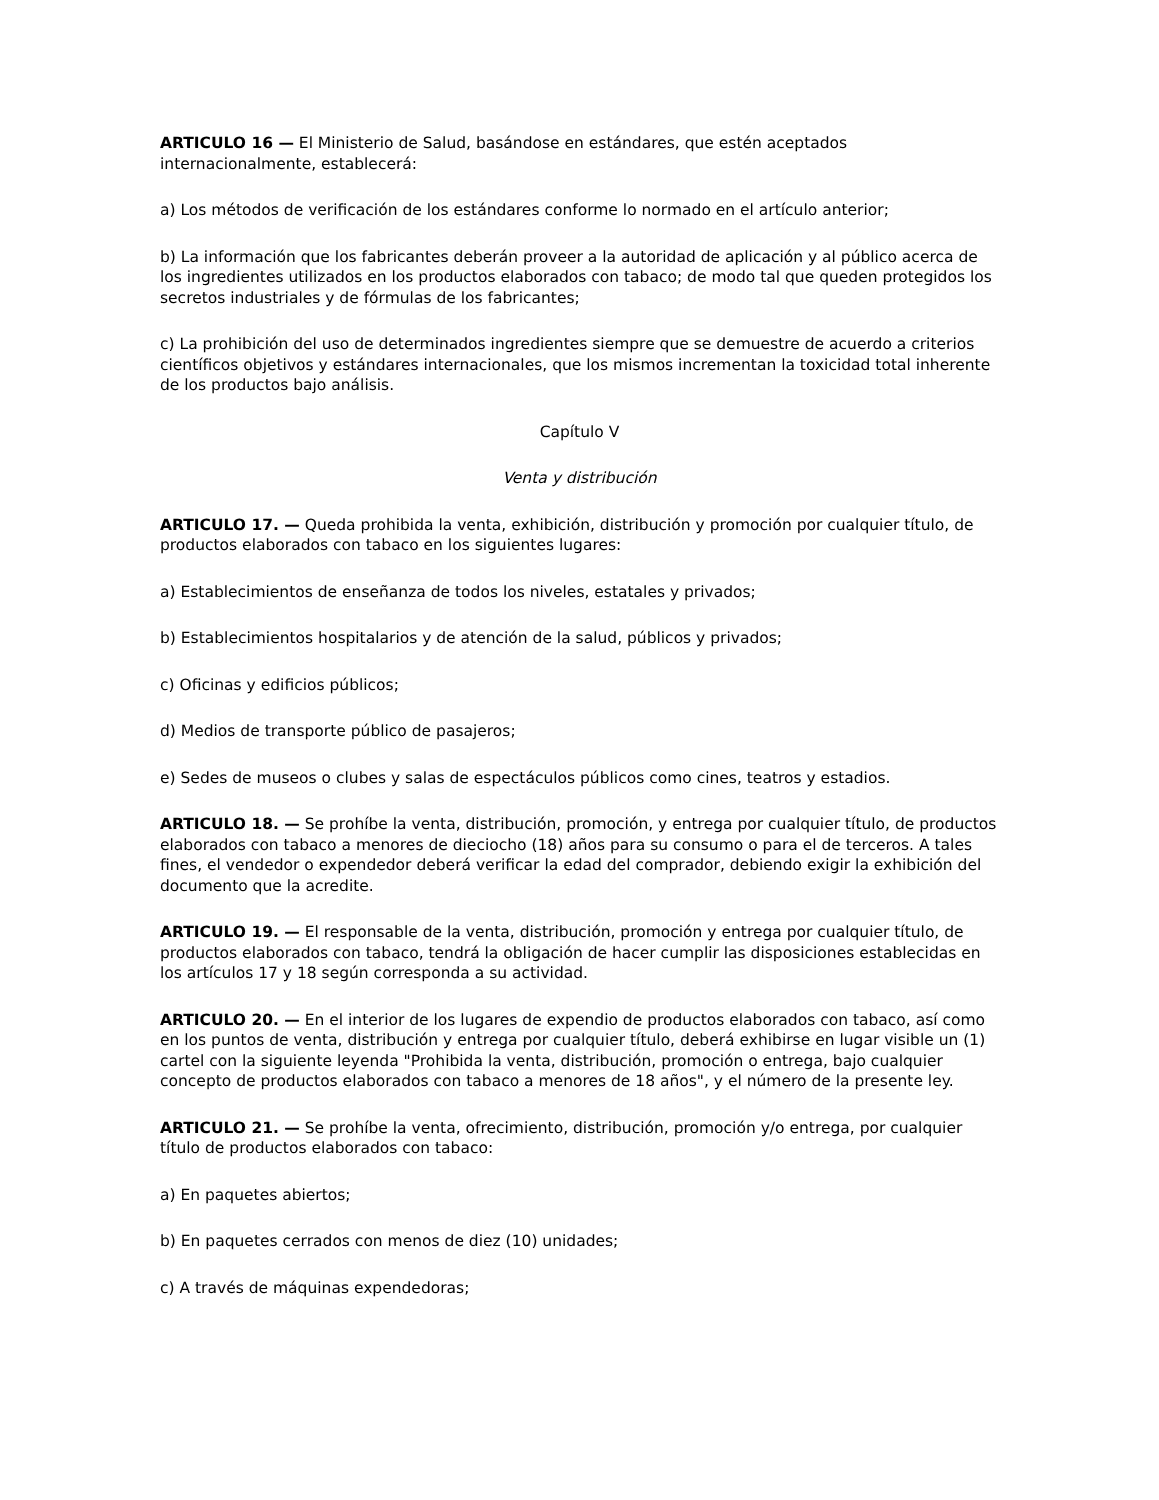ARTICULO 16 — El Ministerio de Salud, basándose en estándares, que estén aceptados internacionalmente, establecerá:
a) Los métodos de verificación de los estándares conforme lo normado en el artículo anterior;
b) La información que los fabricantes deberán proveer a la autoridad de aplicación y al público acerca de los ingredientes utilizados en los productos elaborados con tabaco; de modo tal que queden protegidos los secretos industriales y de fórmulas de los fabricantes;
c) La prohibición del uso de determinados ingredientes siempre que se demuestre de acuerdo a criterios científicos objetivos y estándares internacionales, que los mismos incrementan la toxicidad total inherente de los productos bajo análisis.
Capítulo V
Venta y distribución
ARTICULO 17. — Queda prohibida la venta, exhibición, distribución y promoción por cualquier título, de productos elaborados con tabaco en los siguientes lugares:
a) Establecimientos de enseñanza de todos los niveles, estatales y privados;
b) Establecimientos hospitalarios y de atención de la salud, públicos y privados;
c) Oficinas y edificios públicos;
d) Medios de transporte público de pasajeros;
e) Sedes de museos o clubes y salas de espectáculos públicos como cines, teatros y estadios.
ARTICULO 18. — Se prohíbe la venta, distribución, promoción, y entrega por cualquier título, de productos elaborados con tabaco a menores de dieciocho (18) años para su consumo o para el de terceros. A tales fines, el vendedor o expendedor deberá verificar la edad del comprador, debiendo exigir la exhibición del documento que la acredite.
ARTICULO 19. — El responsable de la venta, distribución, promoción y entrega por cualquier título, de productos elaborados con tabaco, tendrá la obligación de hacer cumplir las disposiciones establecidas en los artículos 17 y 18 según corresponda a su actividad.
ARTICULO 20. — En el interior de los lugares de expendio de productos elaborados con tabaco, así como en los puntos de venta, distribución y entrega por cualquier título, deberá exhibirse en lugar visible un (1) cartel con la siguiente leyenda "Prohibida la venta, distribución, promoción o entrega, bajo cualquier concepto de productos elaborados con tabaco a menores de 18 años", y el número de la presente ley.
ARTICULO 21. — Se prohíbe la venta, ofrecimiento, distribución, promoción y/o entrega, por cualquier título de productos elaborados con tabaco:
a) En paquetes abiertos;
b) En paquetes cerrados con menos de diez (10) unidades;
c) A través de máquinas expendedoras;